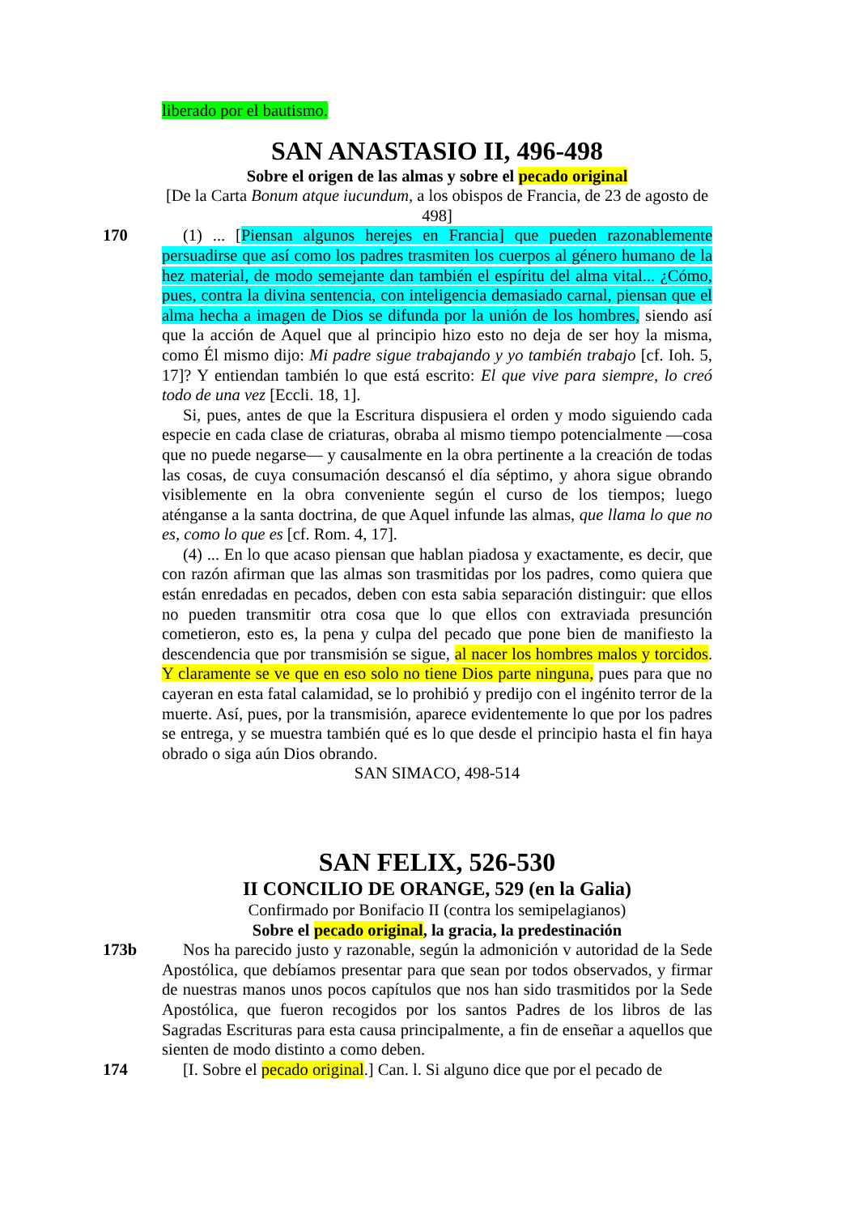liberado por el bautismo.
SAN ANASTASIO II, 496-498
Sobre el origen de las almas y sobre el pecado original
[De la Carta Bonum atque iucundum, a los obispos de Francia, de 23 de agosto de 498]
170 (1) ... [Piensan algunos herejes en Francia] que pueden razonablemente persuadirse que así como los padres trasmiten los cuerpos al género humano de la hez material, de modo semejante dan también el espíritu del alma vital... ¿Cómo, pues, contra la divina sentencia, con inteligencia demasiado carnal, piensan que el alma hecha a imagen de Dios se difunda por la unión de los hombres, siendo así que la acción de Aquel que al principio hizo esto no deja de ser hoy la misma, como Él mismo dijo: Mi padre sigue trabajando y yo también trabajo [cf. Ioh. 5, 17]? Y entiendan también lo que está escrito: El que vive para siempre, lo creó todo de una vez [Eccli. 18, 1].
Si, pues, antes de que la Escritura dispusiera el orden y modo siguiendo cada especie en cada clase de criaturas, obraba al mismo tiempo potencialmente —cosa que no puede negarse— y causalmente en la obra pertinente a la creación de todas las cosas, de cuya consumación descansó el día séptimo, y ahora sigue obrando visiblemente en la obra conveniente según el curso de los tiempos; luego aténganse a la santa doctrina, de que Aquel infunde las almas, que llama lo que no es, como lo que es [cf. Rom. 4, 17].
(4) ... En lo que acaso piensan que hablan piadosa y exactamente, es decir, que con razón afirman que las almas son trasmitidas por los padres, como quiera que están enredadas en pecados, deben con esta sabia separación distinguir: que ellos no pueden transmitir otra cosa que lo que ellos con extraviada presunción cometieron, esto es, la pena y culpa del pecado que pone bien de manifiesto la descendencia que por transmisión se sigue, al nacer los hombres malos y torcidos. Y claramente se ve que en eso solo no tiene Dios parte ninguna, pues para que no cayeran en esta fatal calamidad, se lo prohibió y predijo con el ingénito terror de la muerte. Así, pues, por la transmisión, aparece evidentemente lo que por los padres se entrega, y se muestra también qué es lo que desde el principio hasta el fin haya obrado o siga aún Dios obrando.
SAN SIMACO, 498-514
SAN FELIX, 526-530
II CONCILIO DE ORANGE, 529 (en la Galia)
Confirmado por Bonifacio II (contra los semipelagianos)
Sobre el pecado original, la gracia, la predestinación
173b Nos ha parecido justo y razonable, según la admonición v autoridad de la Sede Apostólica, que debíamos presentar para que sean por todos observados, y firmar de nuestras manos unos pocos capítulos que nos han sido trasmitidos por la Sede Apostólica, que fueron recogidos por los santos Padres de los libros de las Sagradas Escrituras para esta causa principalmente, a fin de enseñar a aquellos que sienten de modo distinto a como deben.
174 [I. Sobre el pecado original.] Can. l. Si alguno dice que por el pecado de